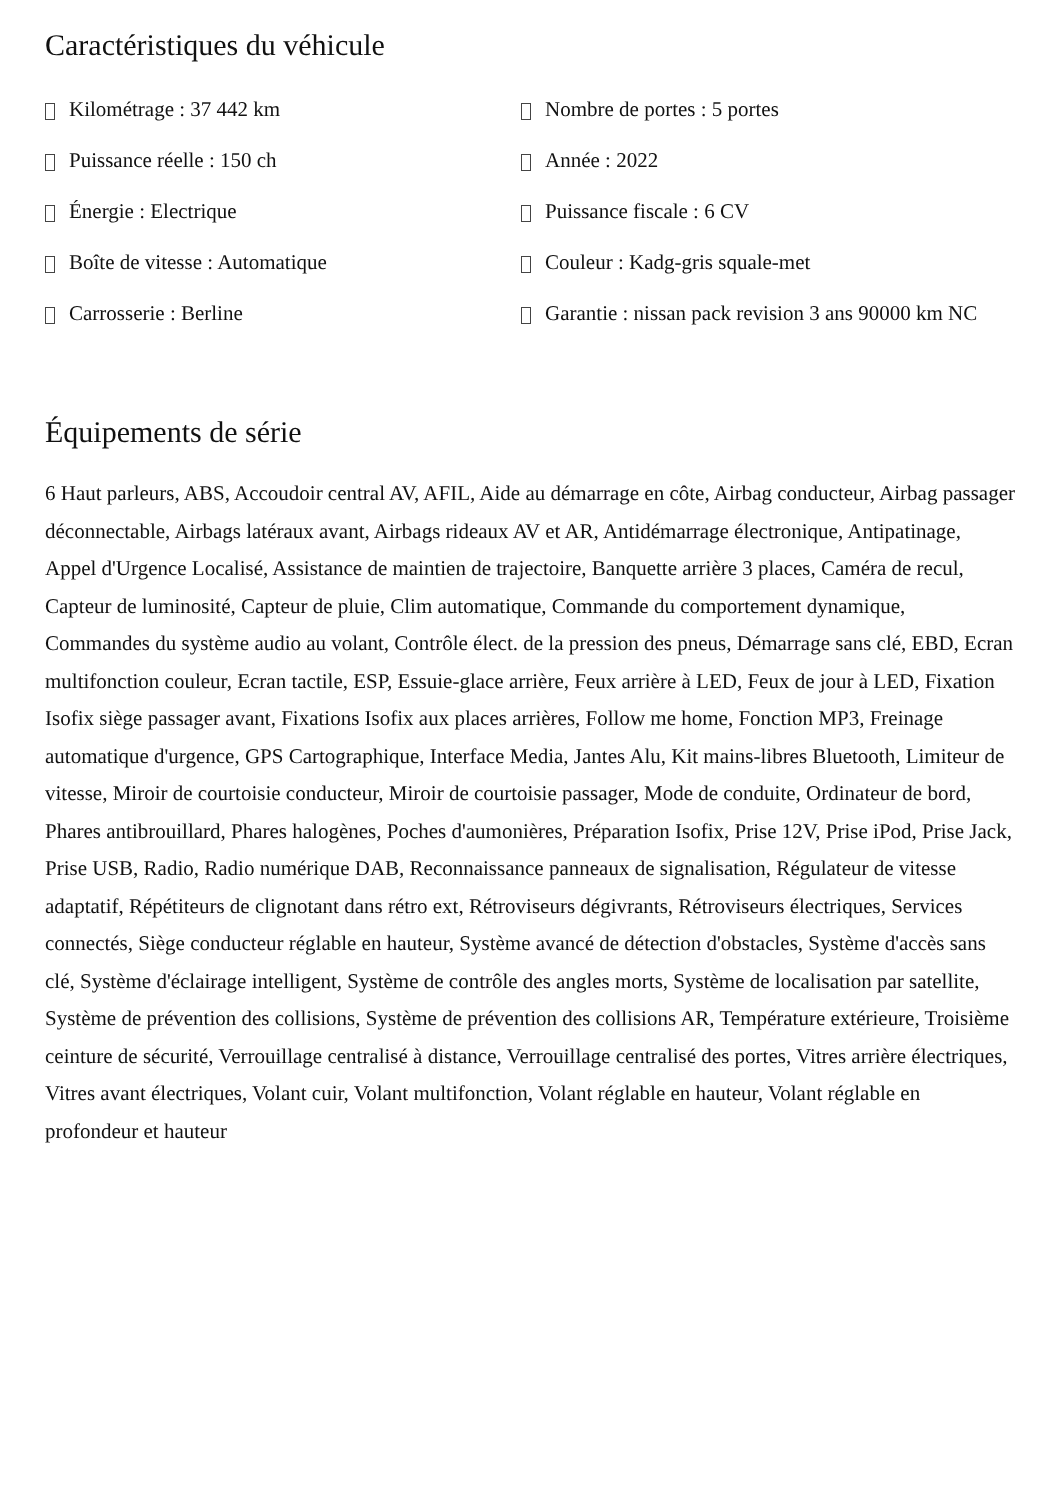Caractéristiques du véhicule
Kilométrage : 37 442 km
Nombre de portes : 5 portes
Puissance réelle : 150 ch
Année : 2022
Énergie : Electrique
Puissance fiscale : 6 CV
Boîte de vitesse : Automatique
Couleur : Kadg-gris squale-met
Carrosserie : Berline
Garantie : nissan pack revision 3 ans 90000 km NC
Équipements de série
6 Haut parleurs, ABS, Accoudoir central AV, AFIL, Aide au démarrage en côte, Airbag conducteur, Airbag passager déconnectable, Airbags latéraux avant, Airbags rideaux AV et AR, Antidémarrage électronique, Antipatinage, Appel d'Urgence Localisé, Assistance de maintien de trajectoire, Banquette arrière 3 places, Caméra de recul, Capteur de luminosité, Capteur de pluie, Clim automatique, Commande du comportement dynamique, Commandes du système audio au volant, Contrôle élect. de la pression des pneus, Démarrage sans clé, EBD, Ecran multifonction couleur, Ecran tactile, ESP, Essuie-glace arrière, Feux arrière à LED, Feux de jour à LED, Fixation Isofix siège passager avant, Fixations Isofix aux places arrières, Follow me home, Fonction MP3, Freinage automatique d'urgence, GPS Cartographique, Interface Media, Jantes Alu, Kit mains-libres Bluetooth, Limiteur de vitesse, Miroir de courtoisie conducteur, Miroir de courtoisie passager, Mode de conduite, Ordinateur de bord, Phares antibrouillard, Phares halogènes, Poches d'aumonières, Préparation Isofix, Prise 12V, Prise iPod, Prise Jack, Prise USB, Radio, Radio numérique DAB, Reconnaissance panneaux de signalisation, Régulateur de vitesse adaptatif, Répétiteurs de clignotant dans rétro ext, Rétroviseurs dégivrants, Rétroviseurs électriques, Services connectés, Siège conducteur réglable en hauteur, Système avancé de détection d'obstacles, Système d'accès sans clé, Système d'éclairage intelligent, Système de contrôle des angles morts, Système de localisation par satellite, Système de prévention des collisions, Système de prévention des collisions AR, Température extérieure, Troisième ceinture de sécurité, Verrouillage centralisé à distance, Verrouillage centralisé des portes, Vitres arrière électriques, Vitres avant électriques, Volant cuir, Volant multifonction, Volant réglable en hauteur, Volant réglable en profondeur et hauteur